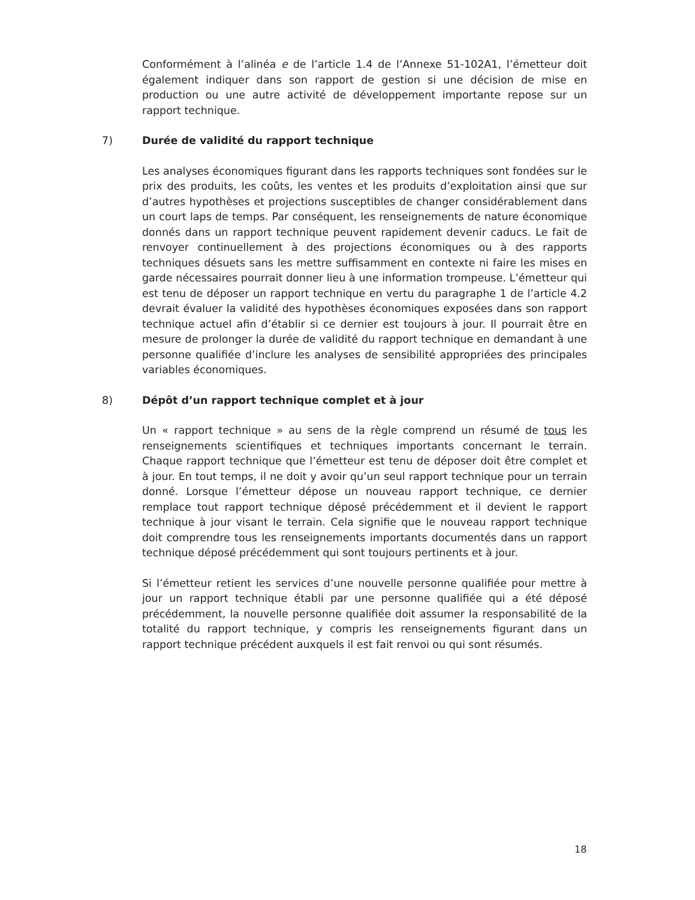Conformément à l’alinéa e de l’article 1.4 de l’Annexe 51-102A1, l’émetteur doit également indiquer dans son rapport de gestion si une décision de mise en production ou une autre activité de développement importante repose sur un rapport technique.
7) Durée de validité du rapport technique
Les analyses économiques figurant dans les rapports techniques sont fondées sur le prix des produits, les coûts, les ventes et les produits d’exploitation ainsi que sur d’autres hypothèses et projections susceptibles de changer considérablement dans un court laps de temps. Par conséquent, les renseignements de nature économique donnés dans un rapport technique peuvent rapidement devenir caducs. Le fait de renvoyer continuellement à des projections économiques ou à des rapports techniques désuets sans les mettre suffisamment en contexte ni faire les mises en garde nécessaires pourrait donner lieu à une information trompeuse. L’émetteur qui est tenu de déposer un rapport technique en vertu du paragraphe 1 de l’article 4.2 devrait évaluer la validité des hypothèses économiques exposées dans son rapport technique actuel afin d’établir si ce dernier est toujours à jour. Il pourrait être en mesure de prolonger la durée de validité du rapport technique en demandant à une personne qualifiée d’inclure les analyses de sensibilité appropriées des principales variables économiques.
8) Dépôt d’un rapport technique complet et à jour
Un « rapport technique » au sens de la règle comprend un résumé de tous les renseignements scientifiques et techniques importants concernant le terrain. Chaque rapport technique que l’émetteur est tenu de déposer doit être complet et à jour. En tout temps, il ne doit y avoir qu’un seul rapport technique pour un terrain donné. Lorsque l’émetteur dépose un nouveau rapport technique, ce dernier remplace tout rapport technique déposé précédemment et il devient le rapport technique à jour visant le terrain. Cela signifie que le nouveau rapport technique doit comprendre tous les renseignements importants documentés dans un rapport technique déposé précédemment qui sont toujours pertinents et à jour.
Si l’émetteur retient les services d’une nouvelle personne qualifiée pour mettre à jour un rapport technique établi par une personne qualifiée qui a été déposé précédemment, la nouvelle personne qualifiée doit assumer la responsabilité de la totalité du rapport technique, y compris les renseignements figurant dans un rapport technique précédent auxquels il est fait renvoi ou qui sont résumés.
18